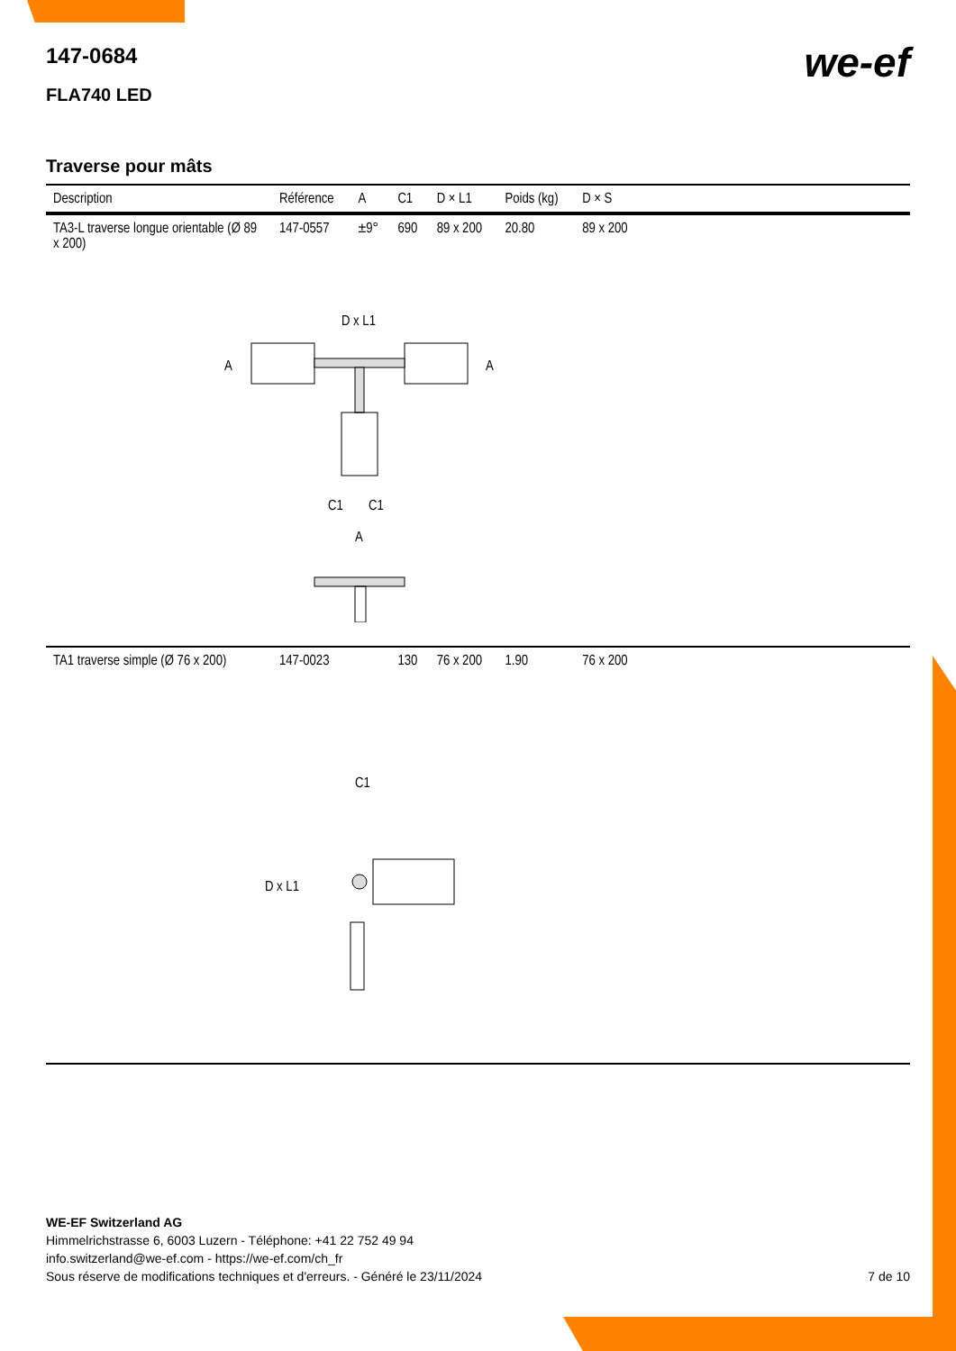147-0684
FLA740 LED
we-ef
Traverse pour mâts
| Description | Référence | A | C1 | D × L1 | Poids (kg) | D × S | |
| --- | --- | --- | --- | --- | --- | --- | --- |
| TA3-L traverse longue orientable (Ø 89 x 200) | 147-0557 | ±9° | 690 | 89 x 200 | 20.80 | 89 x 200 | |
| D x L1 A A C1 C1 A | | | | | | | |
| TA1 traverse simple (Ø 76 x 200) | 147-0023 | | 130 | 76 x 200 | 1.90 | 76 x 200 | |
| C1 D x L1 | | | | | | | |
WE-EF Switzerland AG
Himmelrichstrasse 6, 6003 Luzern - Téléphone: +41 22 752 49 94
info.switzerland@we-ef.com - https://we-ef.com/ch_fr
Sous réserve de modifications techniques et d'erreurs. - Généré le 23/11/2024 7 de 10